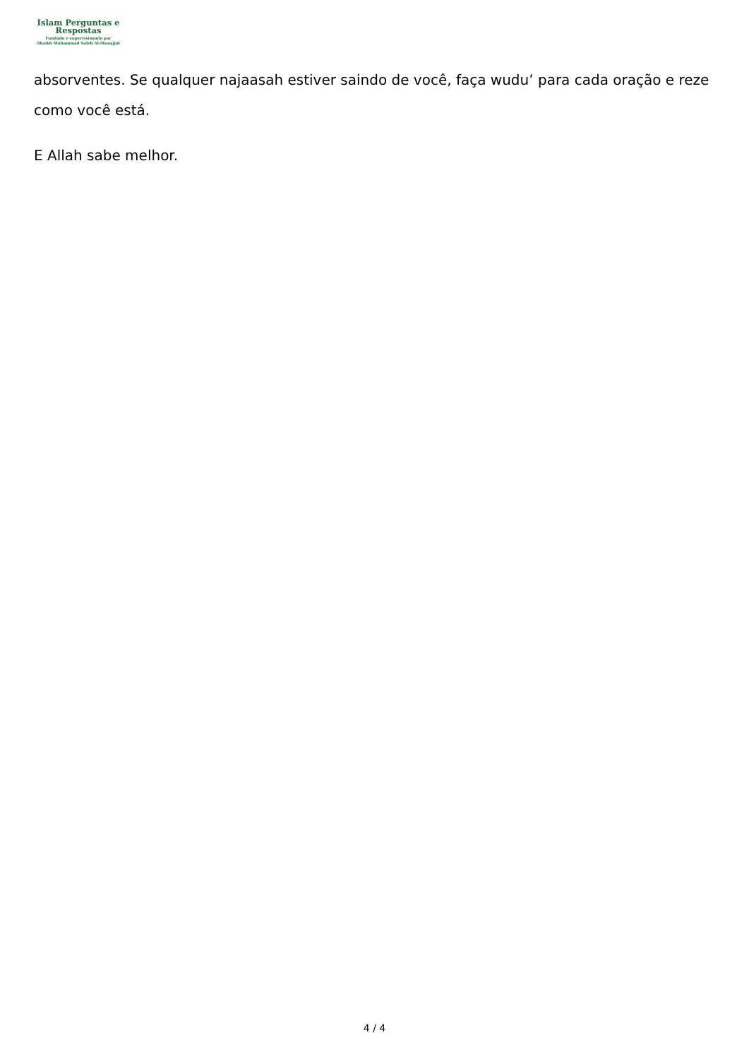Islam Perguntas e
Respostas
Fundado e supervisionado por
Shaikh Muhammad Saleh Al-Munajjid
absorventes. Se qualquer najaasah estiver saindo de você, faça wudu’ para cada oração e reze como você está.
E Allah sabe melhor.
4 / 4